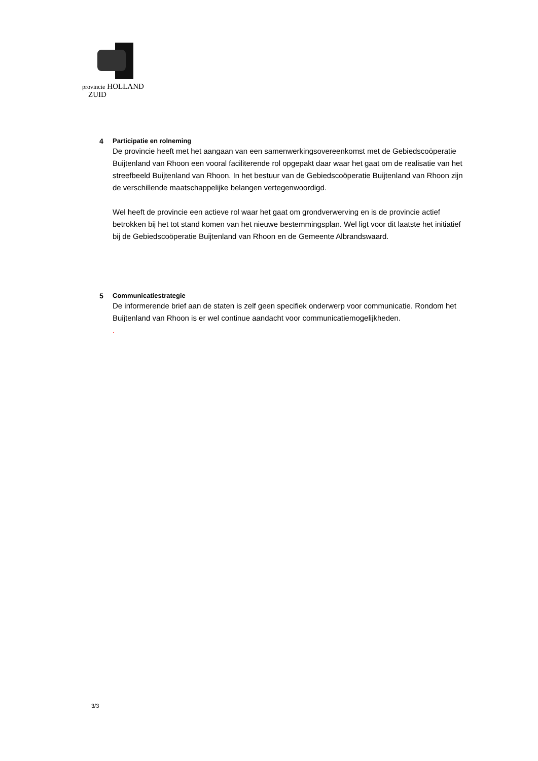provincie HOLLAND
ZUID
4 Participatie en rolneming
De provincie heeft met het aangaan van een samenwerkingsovereenkomst met de Gebiedscoöperatie Buijtenland van Rhoon een vooral faciliterende rol opgepakt daar waar het gaat om de realisatie van het streefbeeld Buijtenland van Rhoon. In het bestuur van de Gebiedscoöperatie Buijtenland van Rhoon zijn de verschillende maatschappelijke belangen vertegenwoordigd.
Wel heeft de provincie een actieve rol waar het gaat om grondverwerving en is de provincie actief betrokken bij het tot stand komen van het nieuwe bestemmingsplan. Wel ligt voor dit laatste het initiatief bij de Gebiedscoöperatie Buijtenland van Rhoon en de Gemeente Albrandswaard.
5 Communicatiestrategie
De informerende brief aan de staten is zelf geen specifiek onderwerp voor communicatie. Rondom het Buijtenland van Rhoon is er wel continue aandacht voor communicatiemogelijkheden.
.
3/3